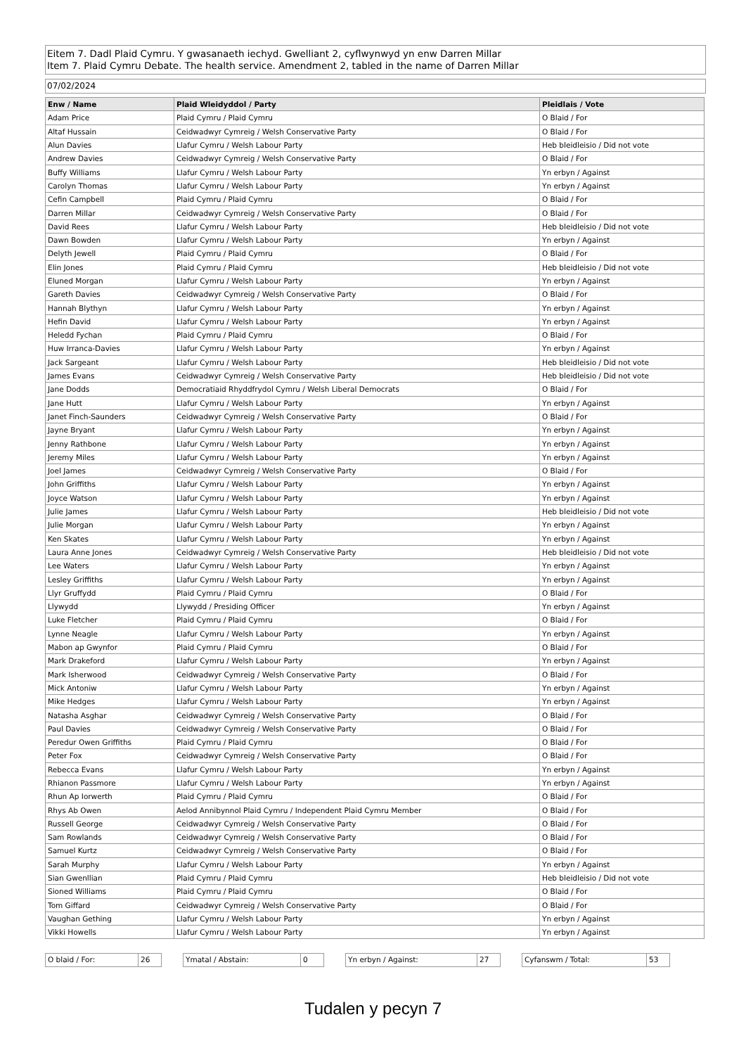Eitem 7. Dadl Plaid Cymru. Y gwasanaeth iechyd. Gwelliant 2, cyflwynwyd yn enw Darren Millar
Item 7. Plaid Cymru Debate. The health service. Amendment 2, tabled in the name of Darren Millar
07/02/2024
| Enw / Name | Plaid Wleidyddol / Party | Pleidlais / Vote |
| --- | --- | --- |
| Adam Price | Plaid Cymru / Plaid Cymru | O Blaid / For |
| Altaf Hussain | Ceidwadwyr Cymreig / Welsh Conservative Party | O Blaid / For |
| Alun Davies | Llafur Cymru / Welsh Labour Party | Heb bleidleisio / Did not vote |
| Andrew Davies | Ceidwadwyr Cymreig / Welsh Conservative Party | O Blaid / For |
| Buffy Williams | Llafur Cymru / Welsh Labour Party | Yn erbyn / Against |
| Carolyn Thomas | Llafur Cymru / Welsh Labour Party | Yn erbyn / Against |
| Cefin Campbell | Plaid Cymru / Plaid Cymru | O Blaid / For |
| Darren Millar | Ceidwadwyr Cymreig / Welsh Conservative Party | O Blaid / For |
| David Rees | Llafur Cymru / Welsh Labour Party | Heb bleidleisio / Did not vote |
| Dawn Bowden | Llafur Cymru / Welsh Labour Party | Yn erbyn / Against |
| Delyth Jewell | Plaid Cymru / Plaid Cymru | O Blaid / For |
| Elin Jones | Plaid Cymru / Plaid Cymru | Heb bleidleisio / Did not vote |
| Eluned Morgan | Llafur Cymru / Welsh Labour Party | Yn erbyn / Against |
| Gareth Davies | Ceidwadwyr Cymreig / Welsh Conservative Party | O Blaid / For |
| Hannah Blythyn | Llafur Cymru / Welsh Labour Party | Yn erbyn / Against |
| Hefin David | Llafur Cymru / Welsh Labour Party | Yn erbyn / Against |
| Heledd Fychan | Plaid Cymru / Plaid Cymru | O Blaid / For |
| Huw Irranca-Davies | Llafur Cymru / Welsh Labour Party | Yn erbyn / Against |
| Jack Sargeant | Llafur Cymru / Welsh Labour Party | Heb bleidleisio / Did not vote |
| James Evans | Ceidwadwyr Cymreig / Welsh Conservative Party | Heb bleidleisio / Did not vote |
| Jane Dodds | Democratiaid Rhyddfrydol Cymru / Welsh Liberal Democrats | O Blaid / For |
| Jane Hutt | Llafur Cymru / Welsh Labour Party | Yn erbyn / Against |
| Janet Finch-Saunders | Ceidwadwyr Cymreig / Welsh Conservative Party | O Blaid / For |
| Jayne Bryant | Llafur Cymru / Welsh Labour Party | Yn erbyn / Against |
| Jenny Rathbone | Llafur Cymru / Welsh Labour Party | Yn erbyn / Against |
| Jeremy Miles | Llafur Cymru / Welsh Labour Party | Yn erbyn / Against |
| Joel James | Ceidwadwyr Cymreig / Welsh Conservative Party | O Blaid / For |
| John Griffiths | Llafur Cymru / Welsh Labour Party | Yn erbyn / Against |
| Joyce Watson | Llafur Cymru / Welsh Labour Party | Yn erbyn / Against |
| Julie James | Llafur Cymru / Welsh Labour Party | Heb bleidleisio / Did not vote |
| Julie Morgan | Llafur Cymru / Welsh Labour Party | Yn erbyn / Against |
| Ken Skates | Llafur Cymru / Welsh Labour Party | Yn erbyn / Against |
| Laura Anne Jones | Ceidwadwyr Cymreig / Welsh Conservative Party | Heb bleidleisio / Did not vote |
| Lee Waters | Llafur Cymru / Welsh Labour Party | Yn erbyn / Against |
| Lesley Griffiths | Llafur Cymru / Welsh Labour Party | Yn erbyn / Against |
| Llyr Gruffydd | Plaid Cymru / Plaid Cymru | O Blaid / For |
| Llywydd | Llywydd / Presiding Officer | Yn erbyn / Against |
| Luke Fletcher | Plaid Cymru / Plaid Cymru | O Blaid / For |
| Lynne Neagle | Llafur Cymru / Welsh Labour Party | Yn erbyn / Against |
| Mabon ap Gwynfor | Plaid Cymru / Plaid Cymru | O Blaid / For |
| Mark Drakeford | Llafur Cymru / Welsh Labour Party | Yn erbyn / Against |
| Mark Isherwood | Ceidwadwyr Cymreig / Welsh Conservative Party | O Blaid / For |
| Mick Antoniw | Llafur Cymru / Welsh Labour Party | Yn erbyn / Against |
| Mike Hedges | Llafur Cymru / Welsh Labour Party | Yn erbyn / Against |
| Natasha Asghar | Ceidwadwyr Cymreig / Welsh Conservative Party | O Blaid / For |
| Paul Davies | Ceidwadwyr Cymreig / Welsh Conservative Party | O Blaid / For |
| Peredur Owen Griffiths | Plaid Cymru / Plaid Cymru | O Blaid / For |
| Peter Fox | Ceidwadwyr Cymreig / Welsh Conservative Party | O Blaid / For |
| Rebecca Evans | Llafur Cymru / Welsh Labour Party | Yn erbyn / Against |
| Rhianon Passmore | Llafur Cymru / Welsh Labour Party | Yn erbyn / Against |
| Rhun Ap Iorwerth | Plaid Cymru / Plaid Cymru | O Blaid / For |
| Rhys Ab Owen | Aelod Annibynnol Plaid Cymru / Independent Plaid Cymru Member | O Blaid / For |
| Russell George | Ceidwadwyr Cymreig / Welsh Conservative Party | O Blaid / For |
| Sam Rowlands | Ceidwadwyr Cymreig / Welsh Conservative Party | O Blaid / For |
| Samuel Kurtz | Ceidwadwyr Cymreig / Welsh Conservative Party | O Blaid / For |
| Sarah Murphy | Llafur Cymru / Welsh Labour Party | Yn erbyn / Against |
| Sian Gwenllian | Plaid Cymru / Plaid Cymru | Heb bleidleisio / Did not vote |
| Sioned Williams | Plaid Cymru / Plaid Cymru | O Blaid / For |
| Tom Giffard | Ceidwadwyr Cymreig / Welsh Conservative Party | O Blaid / For |
| Vaughan Gething | Llafur Cymru / Welsh Labour Party | Yn erbyn / Against |
| Vikki Howells | Llafur Cymru / Welsh Labour Party | Yn erbyn / Against |
O blaid / For: 26 Ymatal / Abstain: 0 Yn erbyn / Against: 27 Cyfanswm / Total: 53
Tudalen y pecyn 7